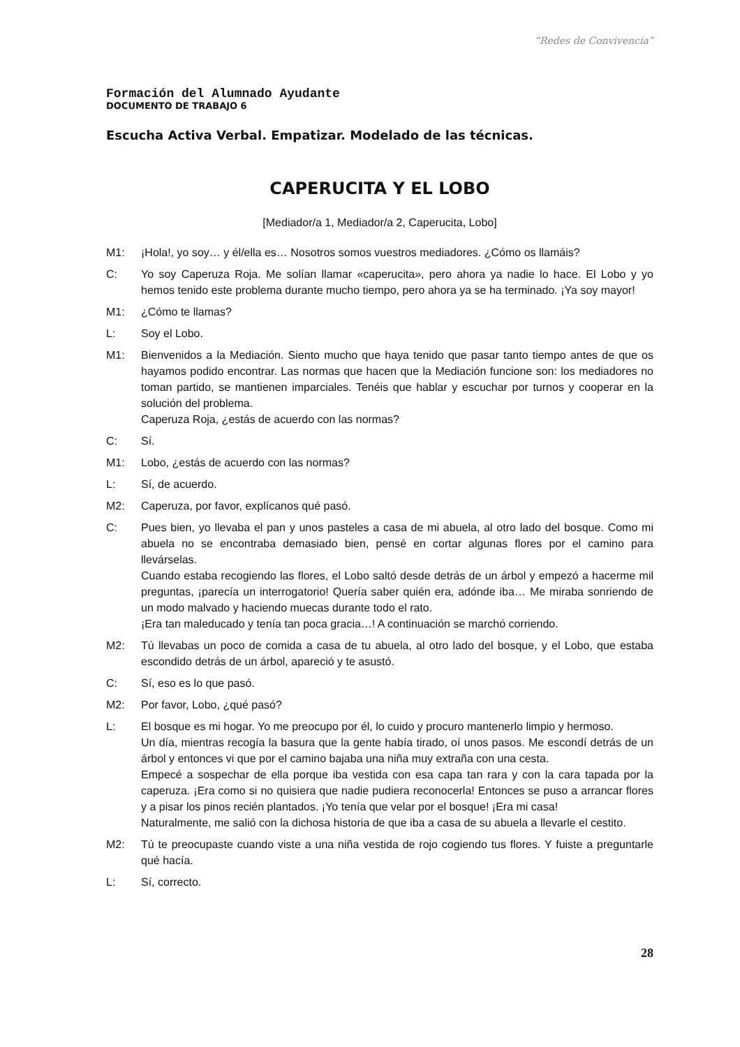“Redes de Convivencia”
Formación del Alumnado Ayudante
DOCUMENTO DE TRABAJO 6
Escucha Activa Verbal. Empatizar. Modelado de las técnicas.
CAPERUCITA Y EL LOBO
[Mediador/a 1, Mediador/a 2, Caperucita, Lobo]
M1: ¡Hola!, yo soy… y él/ella es… Nosotros somos vuestros mediadores. ¿Cómo os llamáis?
C: Yo soy Caperuza Roja. Me solían llamar «caperucita», pero ahora ya nadie lo hace. El Lobo y yo hemos tenido este problema durante mucho tiempo, pero ahora ya se ha terminado. ¡Ya soy mayor!
M1: ¿Cómo te llamas?
L: Soy el Lobo.
M1: Bienvenidos a la Mediación. Siento mucho que haya tenido que pasar tanto tiempo antes de que os hayamos podido encontrar. Las normas que hacen que la Mediación funcione son: los mediadores no toman partido, se mantienen imparciales. Tenéis que hablar y escuchar por turnos y cooperar en la solución del problema.
Caperuza Roja, ¿estás de acuerdo con las normas?
C: Sí.
M1: Lobo, ¿estás de acuerdo con las normas?
L: Sí, de acuerdo.
M2: Caperuza, por favor, explícanos qué pasó.
C: Pues bien, yo llevaba el pan y unos pasteles a casa de mi abuela, al otro lado del bosque. Como mi abuela no se encontraba demasiado bien, pensé en cortar algunas flores por el camino para llevárselas.
Cuando estaba recogiendo las flores, el Lobo saltó desde detrás de un árbol y empezó a hacerme mil preguntas, ¡parecía un interrogatorio! Quería saber quién era, adónde iba… Me miraba sonriendo de un modo malvado y haciendo muecas durante todo el rato.
¡Era tan maleducado y tenía tan poca gracia…! A continuación se marchó corriendo.
M2: Tú llevabas un poco de comida a casa de tu abuela, al otro lado del bosque, y el Lobo, que estaba escondido detrás de un árbol, apareció y te asustó.
C: Sí, eso es lo que pasó.
M2: Por favor, Lobo, ¿qué pasó?
L: El bosque es mi hogar. Yo me preocupo por él, lo cuido y procuro mantenerlo limpio y hermoso.
Un día, mientras recogía la basura que la gente había tirado, oí unos pasos. Me escondí detrás de un árbol y entonces vi que por el camino bajaba una niña muy extraña con una cesta.
Empecé a sospechar de ella porque iba vestida con esa capa tan rara y con la cara tapada por la caperuza. ¡Era como si no quisiera que nadie pudiera reconocerla! Entonces se puso a arrancar flores y a pisar los pinos recién plantados. ¡Yo tenía que velar por el bosque! ¡Era mi casa!
Naturalmente, me salió con la dichosa historia de que iba a casa de su abuela a llevarle el cestito.
M2: Tú te preocupaste cuando viste a una niña vestida de rojo cogiendo tus flores. Y fuiste a preguntarle qué hacía.
L: Sí, correcto.
28